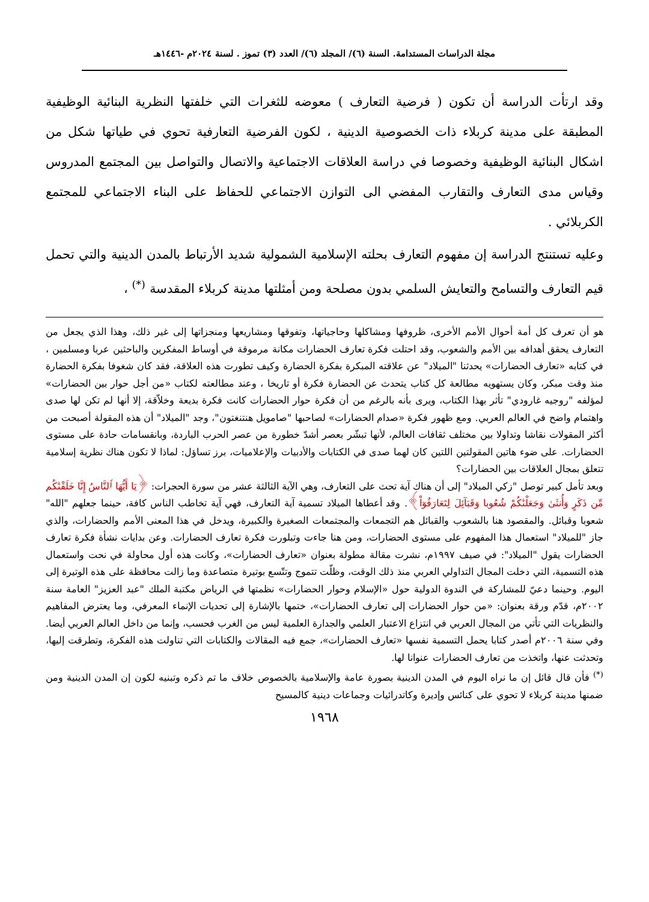مجلة الدراسات المستدامة. السنة (٦)/ المجلد (٦)/ العدد (٣) تموز . لسنة ٢٠٢٤م -١٤٤٦هـ
وقد ارتأت الدراسة أن تكون ( فرضية التعارف ) معوضه للثغرات التي خلفتها النظرية البنائية الوظيفية المطبقة على مدينة كربلاء ذات الخصوصية الدينية ، لكون الفرضية التعارفية تحوي في طياتها شكل من اشكال البنائية الوظيفية وخصوصا في دراسة العلاقات الاجتماعية والاتصال والتواصل بين المجتمع المدروس وقياس مدى التعارف والتقارب المفضي الى التوازن الاجتماعي للحفاظ على البناء الاجتماعي للمجتمع الكربلائي .
وعليه تستنتج الدراسة إن مفهوم التعارف بحلته الإسلامية الشمولية شديد الأرتباط بالمدن الدينية والتي تحمل قيم التعارف والتسامح والتعايش السلمي بدون مصلحة ومن أمثلتها مدينة كربلاء المقدسة <sup>(*)</sup> ،
هو أن تعرف كل أمة أحوال الأمم الأخرى، ظروفها ومشاكلها وحاجياتها، وتفوقها ومشاريعها ومنجزاتها إلى غير ذلك، وهذا الذي يجعل من التعارف يحقق أهدافه بين الأمم والشعوب، وقد احتلت فكرة تعارف الحضارات مكانة مرموقة في أوساط المفكرين والباحثين عربا ومسلمين ، في كتابه «تعارف الحضارات» يحدثنا "الميلاد" عن علاقته المبكرة بفكرة الحضارة وكيف تطورت هذه العلاقة، فقد كان شغوفا بفكرة الحضارة منذ وقت مبكر، وكان يستهويه مطالعة كل كتاب يتحدث عن الحضارة فكرة أو تاريخا ، وعند مطالعته لكتاب «من أجل حوار بين الحضارات» لمؤلفه "روجيه غارودي" تأثر بهذا الكتاب، ويرى بأنه بالرغم من أن فكرة حوار الحضارات كانت فكرة بديعة وخلاّقة، إلا أنها لم تكن لها صدى واهتمام واضح في العالم العربي. ومع ظهور فكرة «صدام الحضارات» لصاحبها "صامويل هنتنغتون"، وجد "الميلاد" أن هذه المقولة أصبحت من أكثر المقولات نقاشا وتداولا بين مختلف ثقافات العالم، لأنها تبشّر بعصر أشدّ خطورة من عصر الحرب الباردة، وبانقسامات حادة على مستوى الحضارات. على ضوء هاتين المقولتين اللتين كان لهما صدى في الكتابات والأدبيات والإعلاميات، برز تساؤل: لماذا لا تكون هناك نظرية إسلامية تتعلق بمجال العلاقات بين الحضارات؟
وبعد تأمل كبير توصل "زكي الميلاد" إلى أن هناك آية تحث على التعارف، وهي الآية الثالثة عشر من سورة الحجرات: ﴿يَا أَيُّهَا ٱلنَّاسُ إِنَّا خَلَقْنَٰكُم مِّن ذَكَرٍ وَأُنثَىٰ وَجَعَلْنَٰكُمْ شُعُوبا وَقَبَآئِلَ لِتَعَارَفُوٓاْ﴾. وقد أعطاها الميلاد تسمية آية التعارف، فهي آية تخاطب الناس كافة، حينما جعلهم "الله" شعوبا وقبائل. والمقصود هنا بالشعوب والقبائل هم التجمعات والمجتمعات الصغيرة والكبيرة، ويدخل في هذا المعنى الأمم والحضارات، والذي جاز "للميلاد" استعمال هذا المفهوم على مستوى الحضارات، ومن هنا جاءت وتبلورت فكرة تعارف الحضارات. وعن بدايات نشأة فكرة تعارف الحضارات يقول "الميلاد": في صيف ١٩٩٧م، نشرت مقالة مطولة بعنوان «تعارف الحضارات»، وكانت هذه أول محاولة في نحت واستعمال هذه التسمية، التي دخلت المجال التداولي العربي منذ ذلك الوقت، وظلّت تتموج وتتّسع بوتيرة متصاعدة وما زالت محافظة على هذه الوتيرة إلى اليوم. وحينما دعيّ للمشاركة في الندوة الدولية حول «الإسلام وحوار الحضارات» نظمتها في الرياض مكتبة الملك "عبد العزيز" العامة سنة ٢٠٠٢م، قدّم ورقة بعنوان: «من حوار الحضارات إلى تعارف الحضارات»، ختمها بالإشارة إلى تحديات الإنماء المعرفي، وما يعترض المفاهيم والنظريات التي تأتي من المجال العربي في انتزاع الاعتبار العلمي والجدارة العلمية ليس من الغرب فحسب، وإنما من داخل العالم العربي أيضا. وفي سنة ٢٠٠٦م أصدر كتابا يحمل التسمية نفسها «تعارف الحضارات»، جمع فيه المقالات والكتابات التي تناولت هذه الفكرة، وتطرقت إليها، وتحدثت عنها، واتخذت من تعارف الحضارات عنوانا لها.
<sup>(*)</sup> فأن قال قائل إن ما نراه اليوم في المدن الدينية بصورة عامة والإسلامية بالخصوص خلاف ما تم ذكره وتبنيه لكون إن المدن الدينية ومن ضمنها مدينة كربلاء لا تحوي على كنائس وإديرة وكاتدرائيات وجماعات دينية كالمسيح
١٩٦٨